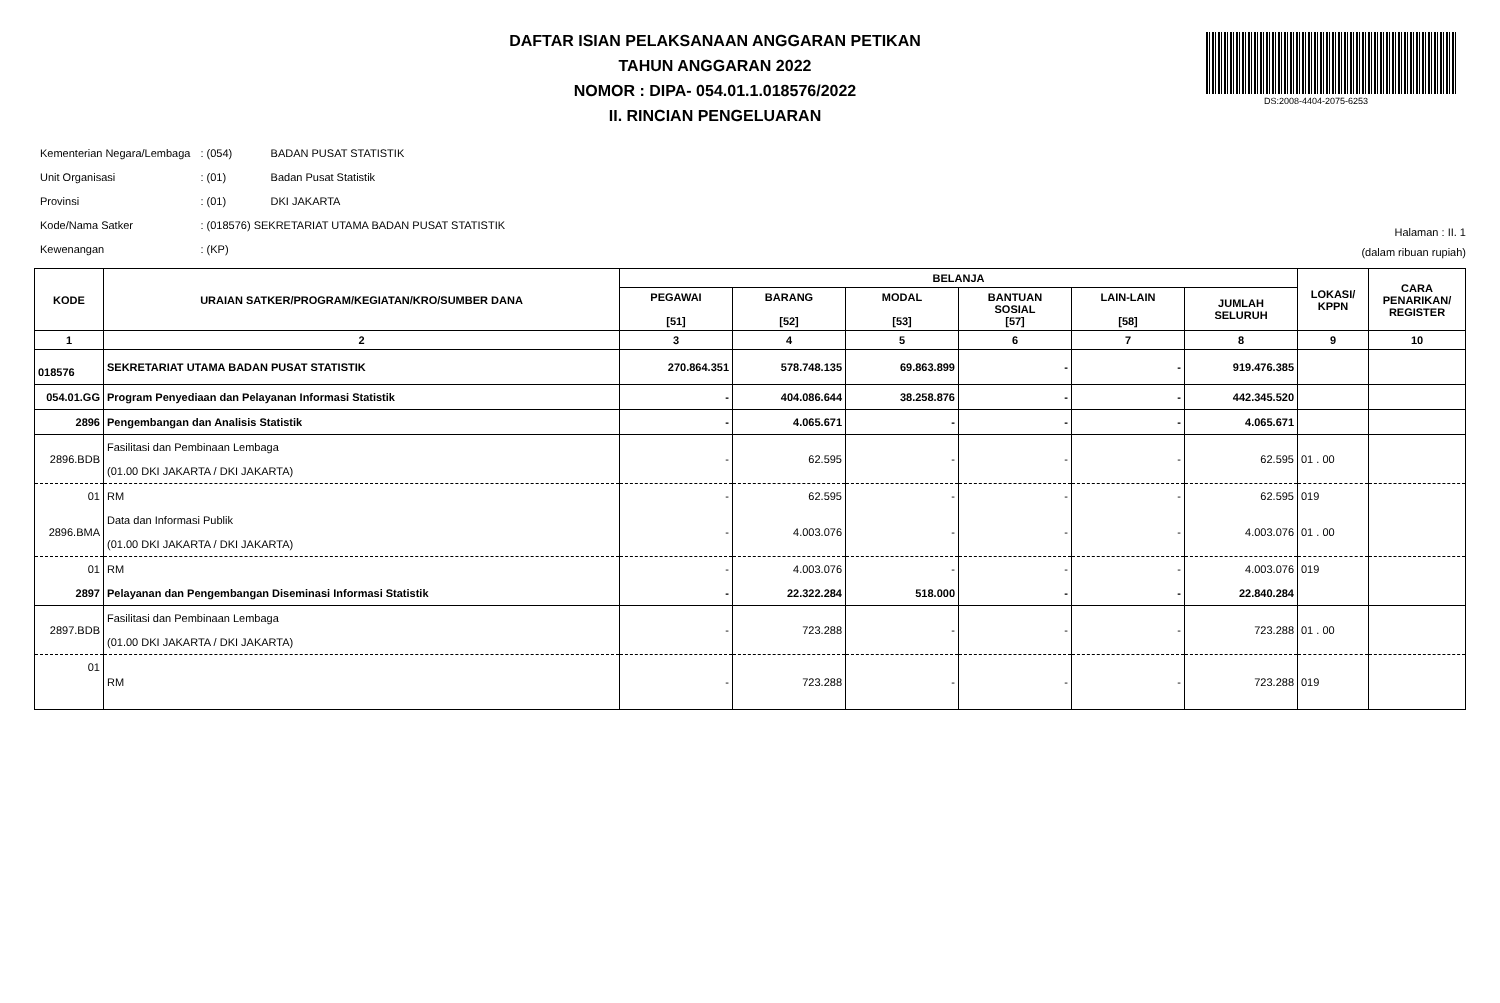DAFTAR ISIAN PELAKSANAAN ANGGARAN PETIKAN
TAHUN ANGGARAN 2022
NOMOR : DIPA- 054.01.1.018576/2022
II. RINCIAN PENGELUARAN
DS:2008-4404-2075-6253
| Kementerian Negara/Lembaga | : (054) | BADAN PUSAT STATISTIK |
| Unit Organisasi | : (01) | Badan Pusat Statistik |
| Provinsi | : (01) | DKI JAKARTA |
| Kode/Nama Satker | : (018576) SEKRETARIAT UTAMA BADAN PUSAT STATISTIK | |
| Kewenangan | : (KP) | |
Halaman : II. 1
(dalam ribuan rupiah)
| KODE | URAIAN SATKER/PROGRAM/KEGIATAN/KRO/SUMBER DANA | BELANJA | | | | | | LOKASI/ KPPN | CARA PENARIKAN/ REGISTER |
| --- | --- | --- | --- | --- | --- | --- | --- | --- | --- |
| | | PEGAWAI [51] | BARANG [52] | MODAL [53] | BANTUAN SOSIAL [57] | LAIN-LAIN [58] | JUMLAH SELURUH | | |
| 1 | 2 | 3 | 4 | 5 | 6 | 7 | 8 | 9 | 10 |
| 018576 | SEKRETARIAT UTAMA BADAN PUSAT STATISTIK | 270.864.351 | 578.748.135 | 69.863.899 | - | - | 919.476.385 | | |
| 054.01.GG | Program Penyediaan dan Pelayanan Informasi Statistik | - | 404.086.644 | 38.258.876 | - | - | 442.345.520 | | |
| 2896 | Pengembangan dan Analisis Statistik | - | 4.065.671 | - | - | - | 4.065.671 | | |
| 2896.BDB | Fasilitasi dan Pembinaan Lembaga (01.00 DKI JAKARTA / DKI JAKARTA) | - | 62.595 | - | - | - | 62.595 | 01 . 00 | |
| 01 | RM | - | 62.595 | - | - | - | 62.595 | 019 | |
| 2896.BMA | Data dan Informasi Publik (01.00 DKI JAKARTA / DKI JAKARTA) | - | 4.003.076 | - | - | - | 4.003.076 | 01 . 00 | |
| 01 | RM | - | 4.003.076 | - | - | - | 4.003.076 | 019 | |
| 2897 | Pelayanan dan Pengembangan Diseminasi Informasi Statistik | - | 22.322.284 | 518.000 | - | - | 22.840.284 | | |
| 2897.BDB | Fasilitasi dan Pembinaan Lembaga (01.00 DKI JAKARTA / DKI JAKARTA) | - | 723.288 | - | - | - | 723.288 | 01 . 00 | |
| 01 | RM | - | 723.288 | - | - | - | 723.288 | 019 | |